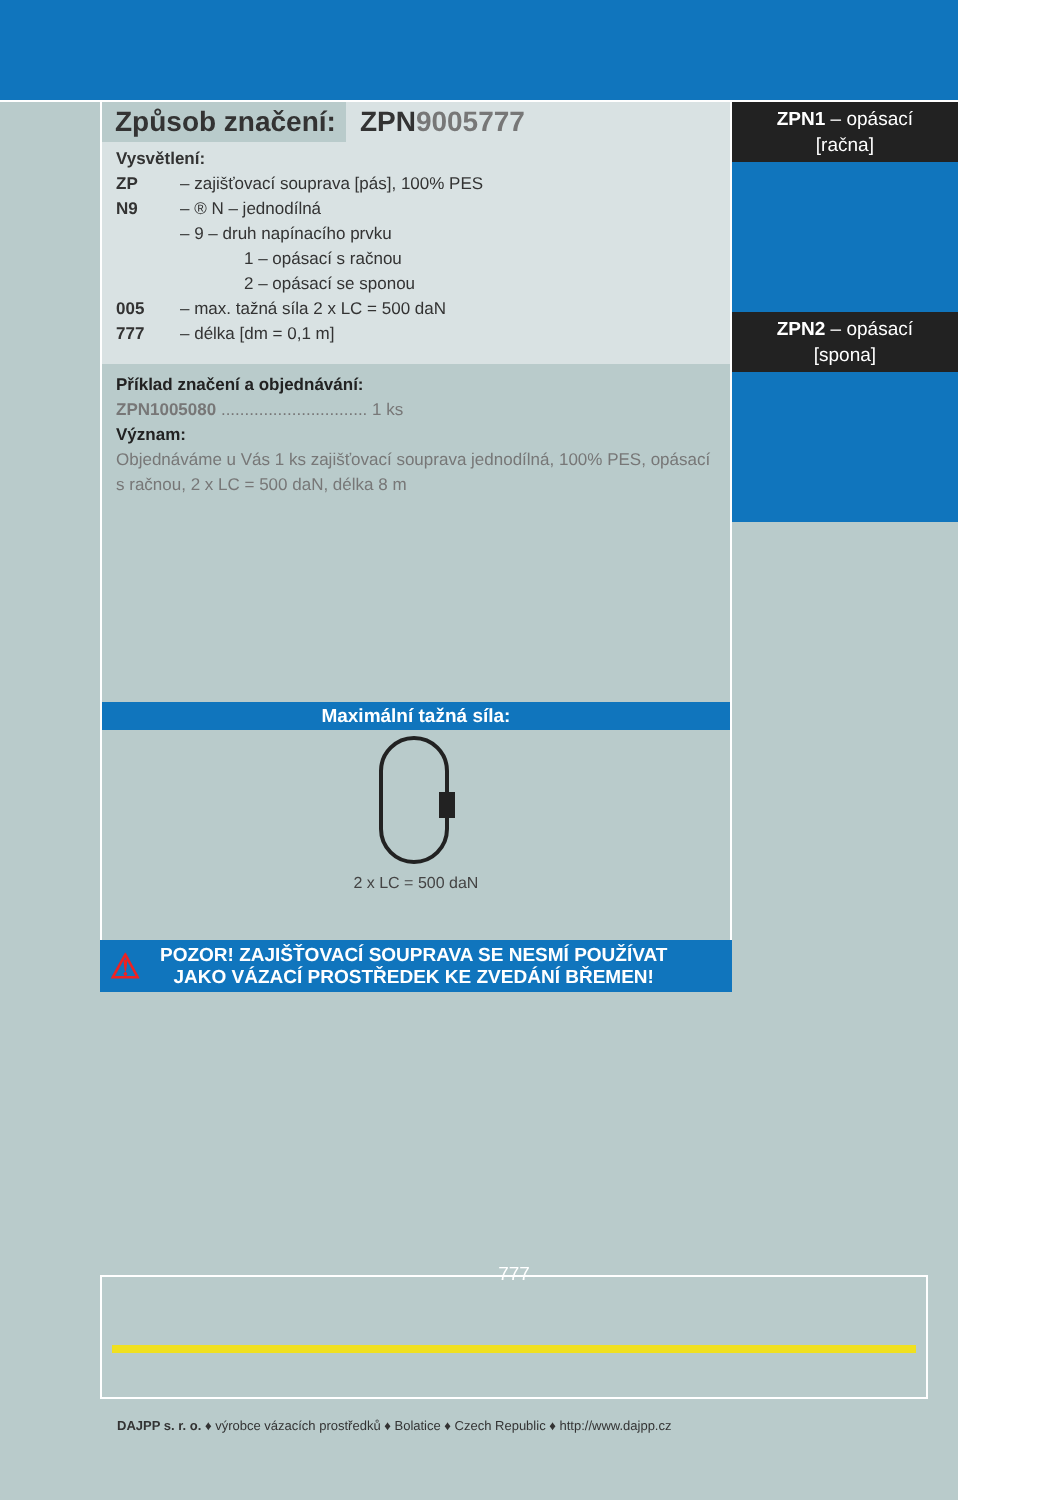Způsob značení: ZPN9005777
Vysvětlení:
ZP – zajišťovací souprava [pás], 100% PES
N9 – ® N – jednodílná
– 9 – druh napínacího prvku
1 – opásací s račnou
2 – opásací se sponou
005 – max. tažná síla 2 x LC = 500 daN
777 – délka [dm = 0,1 m]
Příklad značení a objednávání:
ZPN1005080 ............................... 1 ks
Význam:
Objednáváme u Vás 1 ks zajišťovací souprava jednodílná, 100% PES, opásací s račnou, 2 x LC = 500 daN, délka 8 m
Maximální tažná síla:
2 x LC = 500 daN
ZPN1 – opásací
[račna]
ZPN2 – opásací
[spona]
⚠
POZOR! ZAJIŠŤOVACÍ SOUPRAVA SE NESMÍ POUŽÍVAT
JAKO VÁZACÍ PROSTŘEDEK KE ZVEDÁNÍ BŘEMEN!
777
DAJPP s. r. o. ♦ výrobce vázacích prostředků ♦ Bolatice ♦ Czech Republic ♦ http://www.dajpp.cz